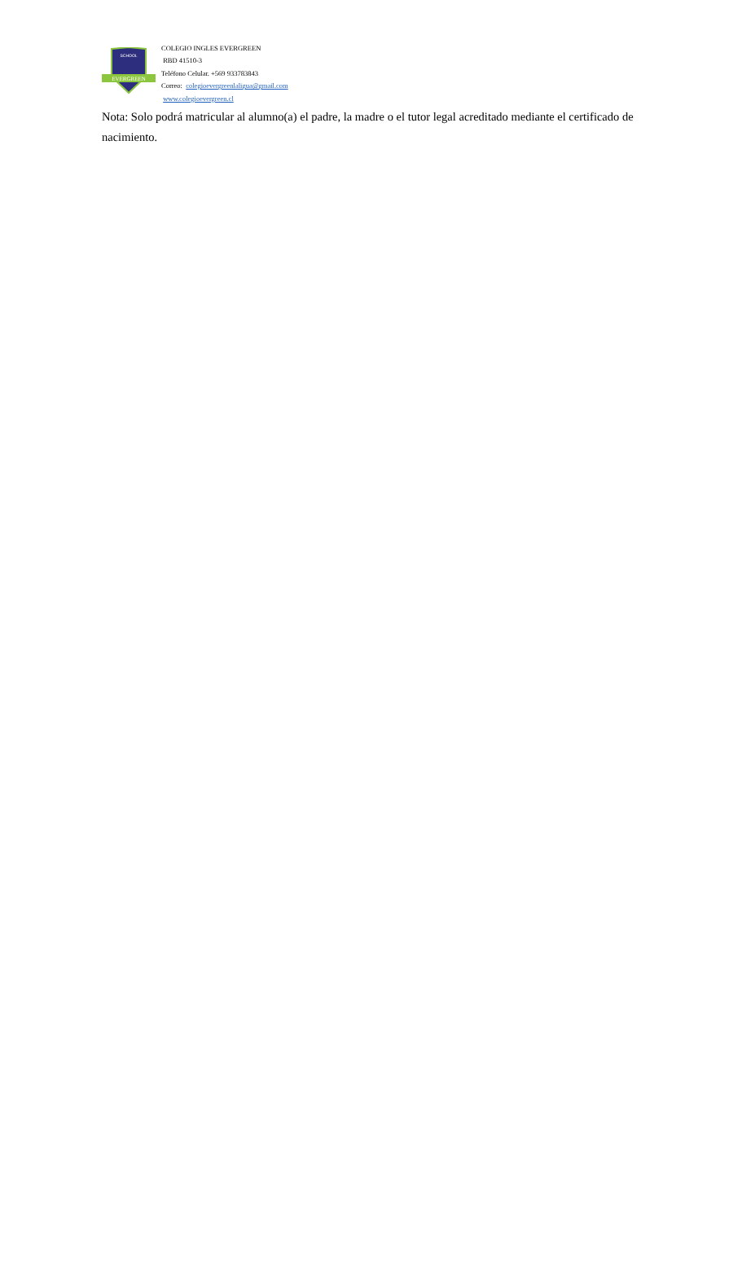EVERGREEN
SCHOOL
COLEGIO INGLES EVERGREEN
RBD 41510-3
Teléfono Celular. +569 933783843
Correo: colegioevergreenlaligua@gmail.com
www.colegioevergreen.cl
Nota: Solo podrá matricular al alumno(a) el padre, la madre o el tutor legal acreditado mediante el certificado de nacimiento.